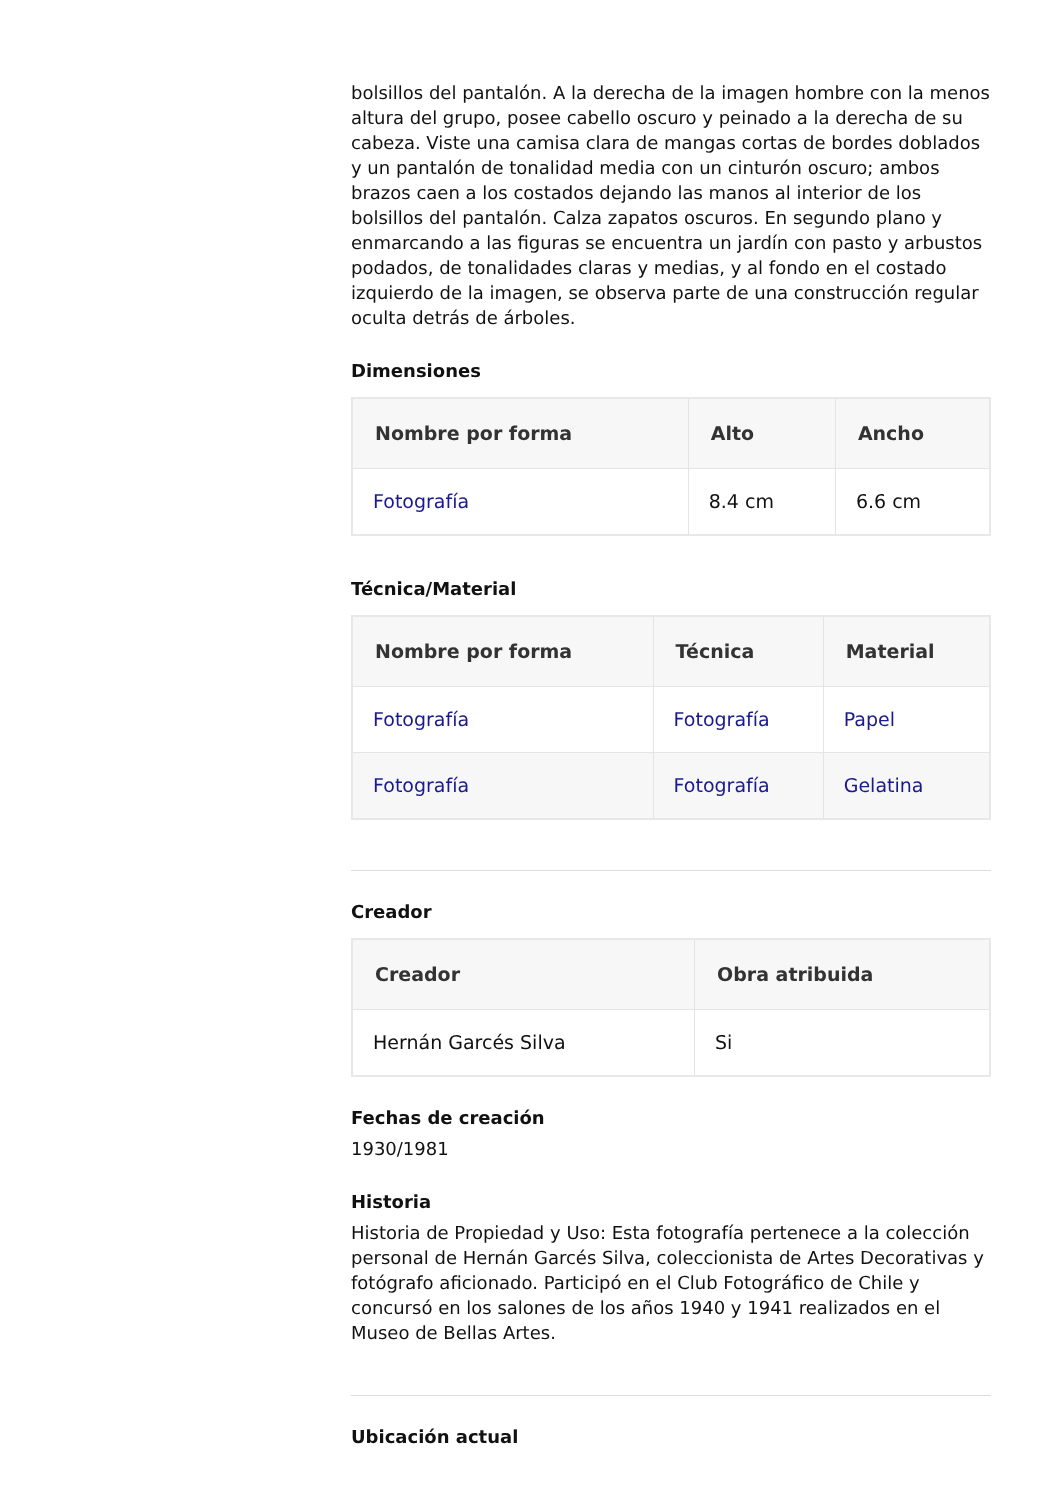bolsillos del pantalón. A la derecha de la imagen hombre con la menos altura del grupo, posee cabello oscuro y peinado a la derecha de su cabeza. Viste una camisa clara de mangas cortas de bordes doblados y un pantalón de tonalidad media con un cinturón oscuro; ambos brazos caen a los costados dejando las manos al interior de los bolsillos del pantalón. Calza zapatos oscuros. En segundo plano y enmarcando a las figuras se encuentra un jardín con pasto y arbustos podados, de tonalidades claras y medias, y al fondo en el costado izquierdo de la imagen, se observa parte de una construcción regular oculta detrás de árboles.
Dimensiones
| Nombre por forma | Alto | Ancho |
| --- | --- | --- |
| Fotografía | 8.4 cm | 6.6 cm |
Técnica/Material
| Nombre por forma | Técnica | Material |
| --- | --- | --- |
| Fotografía | Fotografía | Papel |
| Fotografía | Fotografía | Gelatina |
Creador
| Creador | Obra atribuida |
| --- | --- |
| Hernán Garcés Silva | Si |
Fechas de creación
1930/1981
Historia
Historia de Propiedad y Uso: Esta fotografía pertenece a la colección personal de Hernán Garcés Silva, coleccionista de Artes Decorativas y fotógrafo aficionado. Participó en el Club Fotográfico de Chile y concursó en los salones de los años 1940 y 1941 realizados en el Museo de Bellas Artes.
Ubicación actual